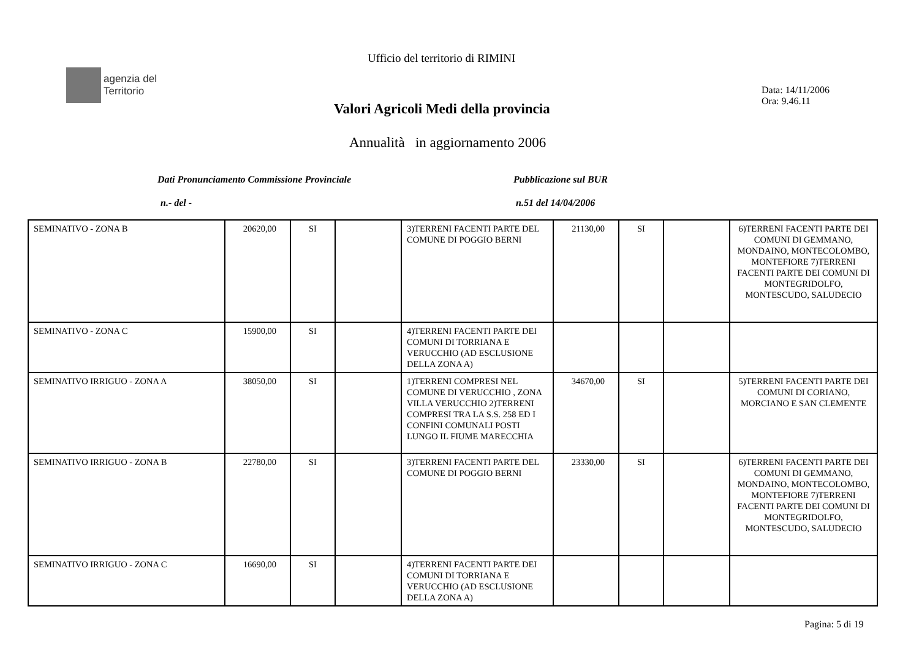Ufficio del territorio di RIMINI
agenzia del
Territorio
Data: 14/11/2006
Ora: 9.46.11
Valori Agricoli Medi della provincia
Annualità in aggiornamento 2006
Dati Pronunciamento Commissione Provinciale
Pubblicazione sul BUR
n.- del - n.51 del 14/04/2006
| SEMINATIVO - ZONA B | 20620,00 | SI | | 3)TERRENI FACENTI PARTE DEL COMUNE DI POGGIO BERNI | 21130,00 | SI | | 6)TERRENI FACENTI PARTE DEI COMUNI DI GEMMANO, MONDAINO, MONTECOLOMBO, MONTEFIORE 7)TERRENI FACENTI PARTE DEI COMUNI DI MONTEGRIDOLFO, MONTESCUDO, SALUDECIO |
| SEMINATIVO - ZONA C | 15900,00 | SI | | 4)TERRENI FACENTI PARTE DEI COMUNI DI TORRIANA E VERUCCHIO (AD ESCLUSIONE DELLA ZONA A) | | | | |
| SEMINATIVO IRRIGUO - ZONA A | 38050,00 | SI | | 1)TERRENI COMPRESI NEL COMUNE DI VERUCCHIO , ZONA VILLA VERUCCHIO 2)TERRENI COMPRESI TRA LA S.S. 258 ED I CONFINI COMUNALI POSTI LUNGO IL FIUME MARECCHIA | 34670,00 | SI | | 5)TERRENI FACENTI PARTE DEI COMUNI DI CORIANO, MORCIANO E SAN CLEMENTE |
| SEMINATIVO IRRIGUO - ZONA B | 22780,00 | SI | | 3)TERRENI FACENTI PARTE DEL COMUNE DI POGGIO BERNI | 23330,00 | SI | | 6)TERRENI FACENTI PARTE DEI COMUNI DI GEMMANO, MONDAINO, MONTECOLOMBO, MONTEFIORE 7)TERRENI FACENTI PARTE DEI COMUNI DI MONTEGRIDOLFO, MONTESCUDO, SALUDECIO |
| SEMINATIVO IRRIGUO - ZONA C | 16690,00 | SI | | 4)TERRENI FACENTI PARTE DEI COMUNI DI TORRIANA E VERUCCHIO (AD ESCLUSIONE DELLA ZONA A) | | | | |
Pagina: 5 di 19